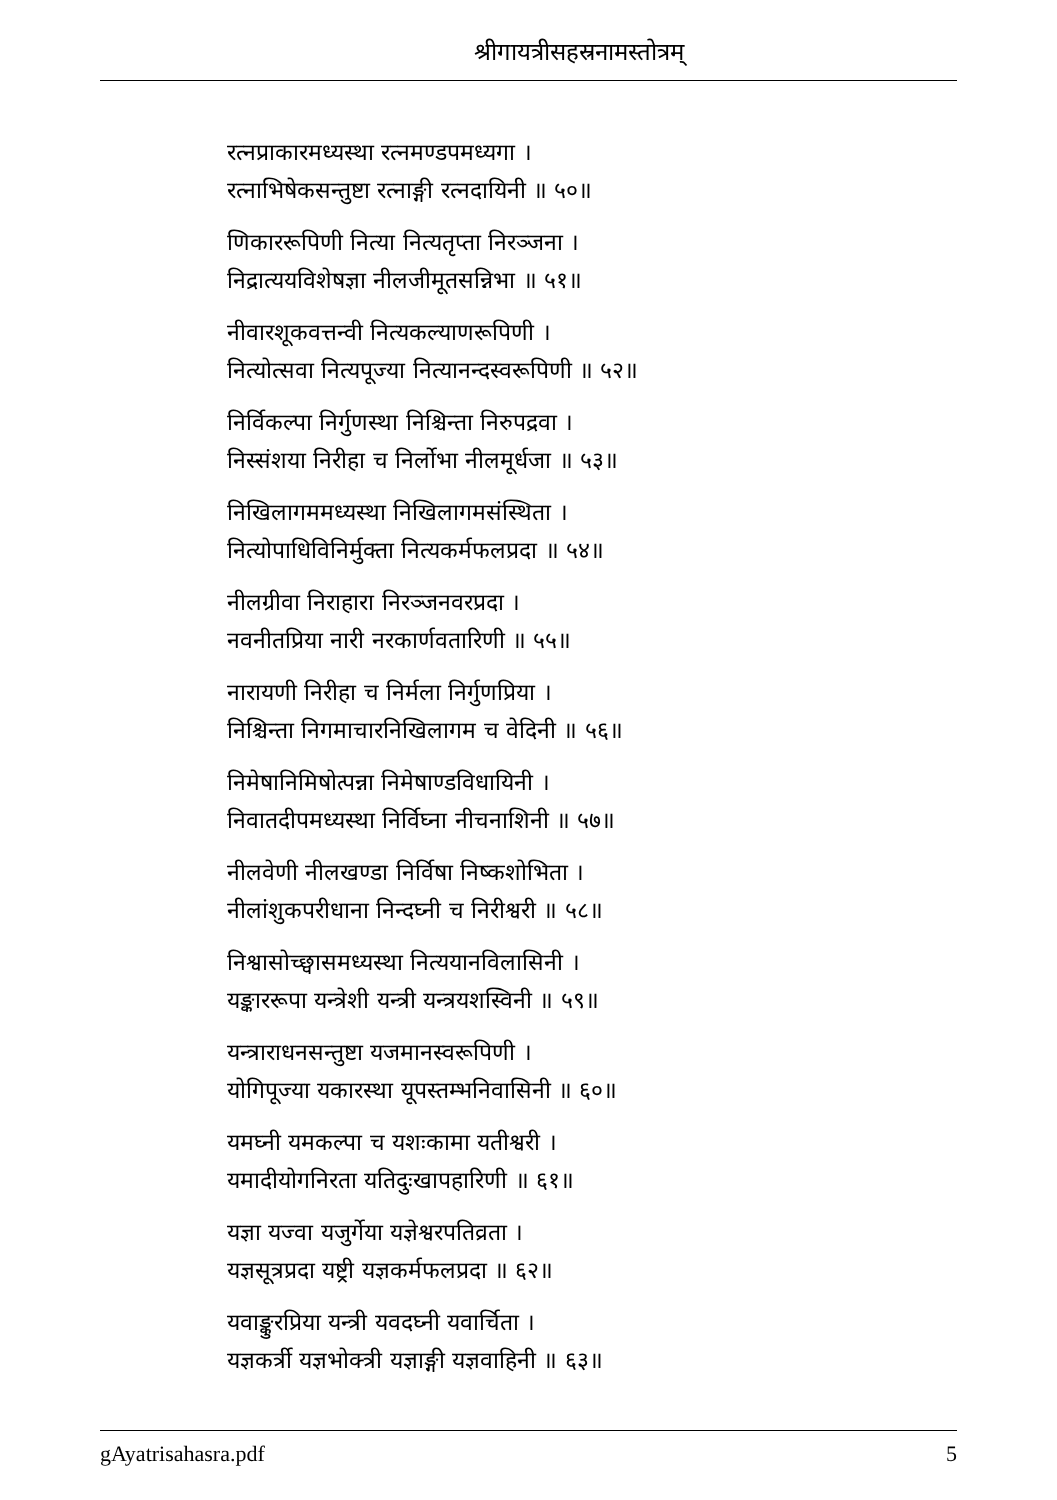श्रीगायत्रीसहस्रनामस्तोत्रम्
रत्नप्राकारमध्यस्था रत्नमण्डपमध्यगा ।
रत्नाभिषेकसन्तुष्टा रत्नाङ्गी रत्नदायिनी ॥ ५०॥
णिकाररूपिणी नित्या नित्यतृप्ता निरञ्जना ।
निद्रात्ययविशेषज्ञा नीलजीमूतसन्निभा ॥ ५१॥
नीवारशूकवत्तन्वी नित्यकल्याणरूपिणी ।
नित्योत्सवा नित्यपूज्या नित्यानन्दस्वरूपिणी ॥ ५२॥
निर्विकल्पा निर्गुणस्था निश्चिन्ता निरुपद्रवा ।
निस्संशया निरीहा च निर्लोभा नीलमूर्धजा ॥ ५३॥
निखिलागममध्यस्था निखिलागमसंस्थिता ।
नित्योपाधिविनिर्मुक्ता नित्यकर्मफलप्रदा ॥ ५४॥
नीलग्रीवा निराहारा निरञ्जनवरप्रदा ।
नवनीतप्रिया नारी नरकार्णवतारिणी ॥ ५५॥
नारायणी निरीहा च निर्मला निर्गुणप्रिया ।
निश्चिन्ता निगमाचारनिखिलागम च वेदिनी ॥ ५६॥
निमेषानिमिषोत्पन्ना निमेषाण्डविधायिनी ।
निवातदीपमध्यस्था निर्विघ्ना नीचनाशिनी ॥ ५७॥
नीलवेणी नीलखण्डा निर्विषा निष्कशोभिता ।
नीलांशुकपरीधाना निन्दघ्नी च निरीश्वरी ॥ ५८॥
निश्वासोच्छ्वासमध्यस्था नित्ययानविलासिनी ।
यङ्काररूपा यन्त्रेशी यन्त्री यन्त्रयशस्विनी ॥ ५९॥
यन्त्राराधनसन्तुष्टा यजमानस्वरूपिणी ।
योगिपूज्या यकारस्था यूपस्तम्भनिवासिनी ॥ ६०॥
यमघ्नी यमकल्पा च यशःकामा यतीश्वरी ।
यमादीयोगनिरता यतिदुःखापहारिणी ॥ ६१॥
यज्ञा यज्वा यजुर्गेया यज्ञेश्वरपतिव्रता ।
यज्ञसूत्रप्रदा यष्ट्री यज्ञकर्मफलप्रदा ॥ ६२॥
यवाङ्कुरप्रिया यन्त्री यवदघ्नी यवार्चिता ।
यज्ञकर्त्री यज्ञभोक्त्री यज्ञाङ्गी यज्ञवाहिनी ॥ ६३॥
gAyatrisahasra.pdf 5